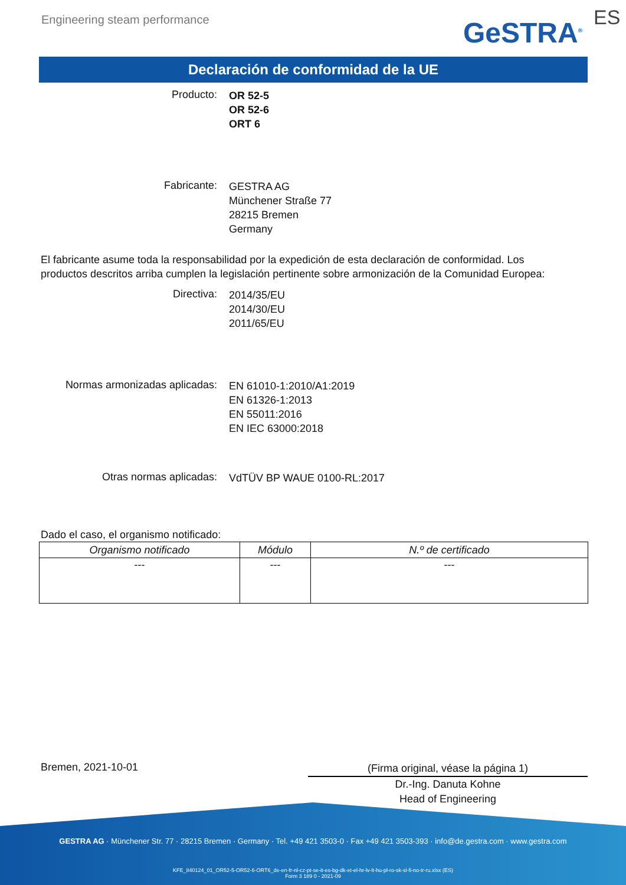Engineering steam performance GeSTRA<sup>®</sup> ES
Declaración de conformidad de la UE
Producto:
OR 52-5
OR 52-6
ORT 6
Fabricante:
GESTRA AG
Münchener Straße 77
28215 Bremen
Germany
El fabricante asume toda la responsabilidad por la expedición de esta declaración de conformidad. Los productos descritos arriba cumplen la legislación pertinente sobre armonización de la Comunidad Europea:
Directiva:
2014/35/EU
2014/30/EU
2011/65/EU
Normas armonizadas aplicadas:
EN 61010-1:2010/A1:2019
EN 61326-1:2013
EN 55011:2016
EN IEC 63000:2018
Otras normas aplicadas:
VdTÜV BP WAUE 0100-RL:2017
Dado el caso, el organismo notificado:
| Organismo notificado | Módulo | N.º de certificado |
| --- | --- | --- |
| --- | --- | --- |
Bremen, 2021-10-01
(Firma original, véase la página 1)
Dr.-Ing. Danuta Kohne
Head of Engineering
GESTRA AG · Münchener Str. 77 · 28215 Bremen · Germany · Tel. +49 421 3503-0 · Fax +49 421 3503-393 · info@de.gestra.com · www.gestra.com
KFE_840124_01_OR52-5-OR52-6-ORT6_de-en-fr-nl-cz-pt-se-it-es-bg-dk-et-el-hr-lv-lt-hu-pl-ro-sk-sl-fi-no-tr-ru.xlsx (ES)
Form 3 189 0 - 2021-09